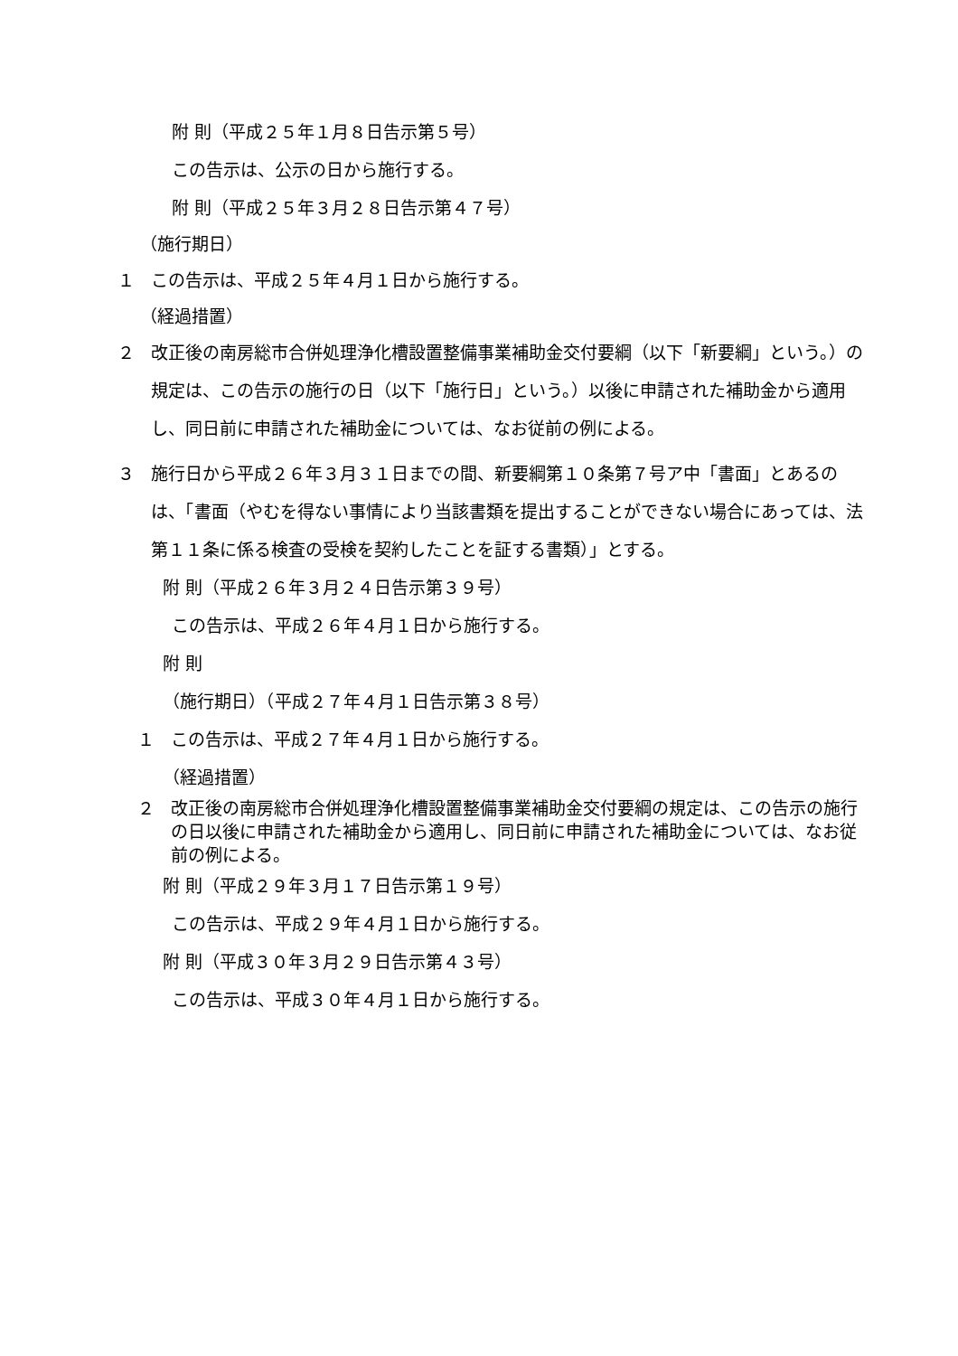附 則（平成２５年１月８日告示第５号）
この告示は、公示の日から施行する。
附 則（平成２５年３月２８日告示第４７号）
（施行期日）
１ この告示は、平成２５年４月１日から施行する。
（経過措置）
２ 改正後の南房総市合併処理浄化槽設置整備事業補助金交付要綱（以下「新要綱」という。）の規定は、この告示の施行の日（以下「施行日」という。）以後に申請された補助金から適用し、同日前に申請された補助金については、なお従前の例による。
３ 施行日から平成２６年３月３１日までの間、新要綱第１０条第７号ア中「書面」とあるのは、「書面（やむを得ない事情により当該書類を提出することができない場合にあっては、法第１１条に係る検査の受検を契約したことを証する書類）」とする。
附 則（平成２６年３月２４日告示第３９号）
この告示は、平成２６年４月１日から施行する。
附 則
（施行期日）（平成２７年４月１日告示第３８号）
１ この告示は、平成２７年４月１日から施行する。
（経過措置）
２ 改正後の南房総市合併処理浄化槽設置整備事業補助金交付要綱の規定は、この告示の施行の日以後に申請された補助金から適用し、同日前に申請された補助金については、なお従前の例による。
附 則（平成２９年３月１７日告示第１９号）
この告示は、平成２９年４月１日から施行する。
附 則（平成３０年３月２９日告示第４３号）
この告示は、平成３０年４月１日から施行する。